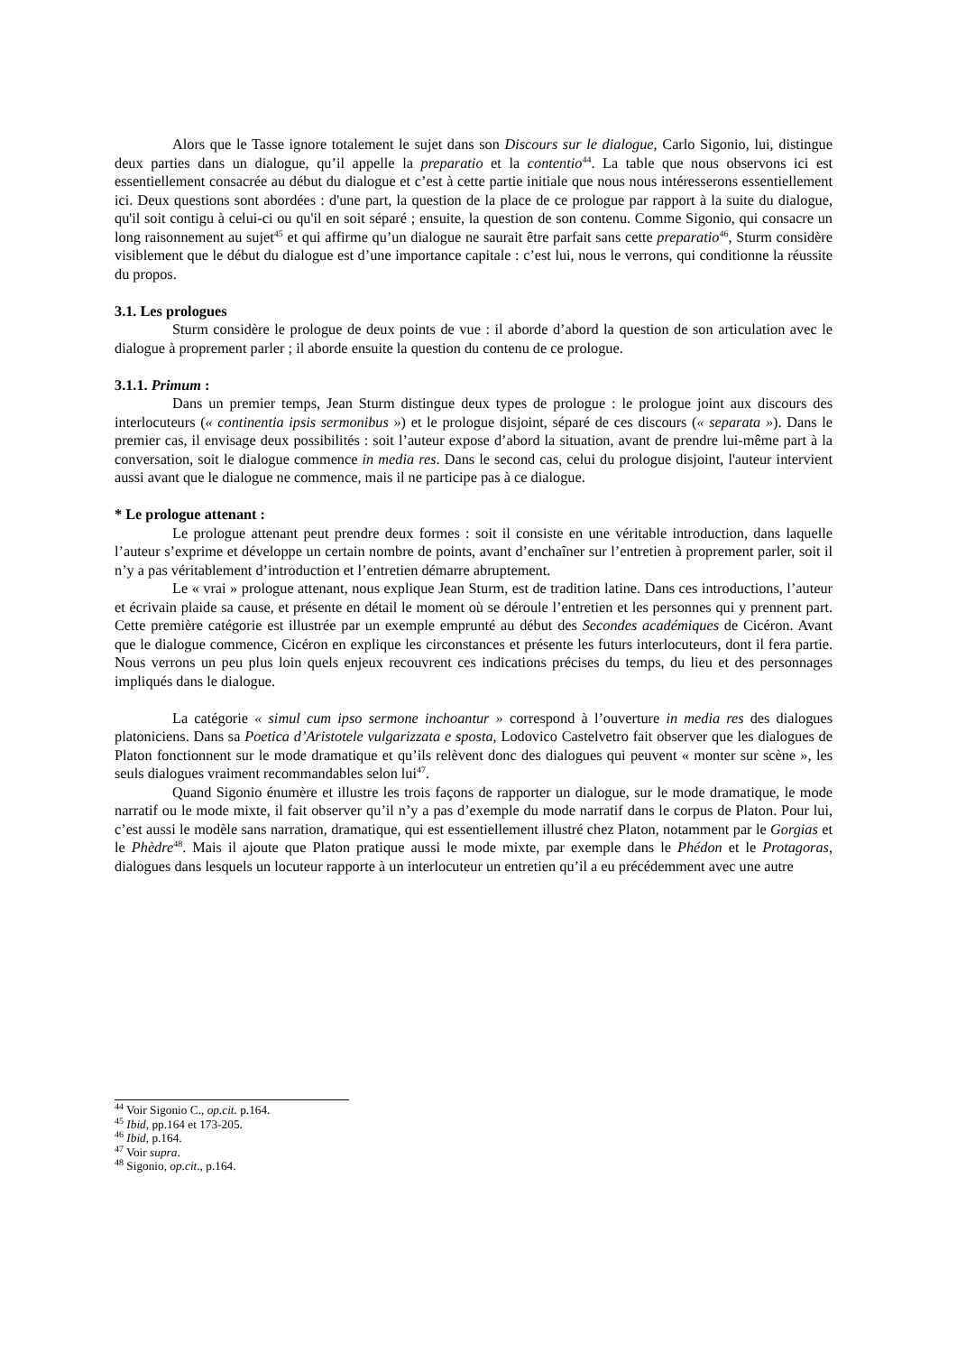Alors que le Tasse ignore totalement le sujet dans son Discours sur le dialogue, Carlo Sigonio, lui, distingue deux parties dans un dialogue, qu’il appelle la preparatio et la contentio<sup>44</sup>. La table que nous observons ici est essentiellement consacrée au début du dialogue et c’est à cette partie initiale que nous nous intéresserons essentiellement ici. Deux questions sont abordées : d'une part, la question de la place de ce prologue par rapport à la suite du dialogue, qu'il soit contigu à celui-ci ou qu'il en soit séparé ; ensuite, la question de son contenu. Comme Sigonio, qui consacre un long raisonnement au sujet<sup>45</sup> et qui affirme qu’un dialogue ne saurait être parfait sans cette preparatio<sup>46</sup>, Sturm considère visiblement que le début du dialogue est d’une importance capitale : c’est lui, nous le verrons, qui conditionne la réussite du propos.
3.1. Les prologues
Sturm considère le prologue de deux points de vue : il aborde d’abord la question de son articulation avec le dialogue à proprement parler ; il aborde ensuite la question du contenu de ce prologue.
3.1.1. Primum :
Dans un premier temps, Jean Sturm distingue deux types de prologue : le prologue joint aux discours des interlocuteurs (« continentia ipsis sermonibus ») et le prologue disjoint, séparé de ces discours (« separata »). Dans le premier cas, il envisage deux possibilités : soit l’auteur expose d’abord la situation, avant de prendre lui-même part à la conversation, soit le dialogue commence in media res. Dans le second cas, celui du prologue disjoint, l'auteur intervient aussi avant que le dialogue ne commence, mais il ne participe pas à ce dialogue.
* Le prologue attenant :
Le prologue attenant peut prendre deux formes : soit il consiste en une véritable introduction, dans laquelle l’auteur s’exprime et développe un certain nombre de points, avant d’enchaîner sur l’entretien à proprement parler, soit il n’y a pas véritablement d’introduction et l’entretien démarre abruptement.
Le « vrai » prologue attenant, nous explique Jean Sturm, est de tradition latine. Dans ces introductions, l’auteur et écrivain plaide sa cause, et présente en détail le moment où se déroule l’entretien et les personnes qui y prennent part. Cette première catégorie est illustrée par un exemple emprunté au début des Secondes académiques de Cicéron. Avant que le dialogue commence, Cicéron en explique les circonstances et présente les futurs interlocuteurs, dont il fera partie. Nous verrons un peu plus loin quels enjeux recouvrent ces indications précises du temps, du lieu et des personnages impliqués dans le dialogue.
La catégorie « simul cum ipso sermone inchoantur » correspond à l’ouverture in media res des dialogues platoniciens. Dans sa Poetica d’Aristotele vulgarizzata e sposta, Lodovico Castelvetro fait observer que les dialogues de Platon fonctionnent sur le mode dramatique et qu’ils relèvent donc des dialogues qui peuvent « monter sur scène », les seuls dialogues vraiment recommandables selon lui<sup>47</sup>.
Quand Sigonio énumère et illustre les trois façons de rapporter un dialogue, sur le mode dramatique, le mode narratif ou le mode mixte, il fait observer qu’il n’y a pas d’exemple du mode narratif dans le corpus de Platon. Pour lui, c’est aussi le modèle sans narration, dramatique, qui est essentiellement illustré chez Platon, notamment par le Gorgias et le Phèdre<sup>48</sup>. Mais il ajoute que Platon pratique aussi le mode mixte, par exemple dans le Phédon et le Protagoras, dialogues dans lesquels un locuteur rapporte à un interlocuteur un entretien qu’il a eu précédemment avec une autre
<sup>44</sup> Voir Sigonio C., op.cit. p.164.
<sup>45</sup> Ibid, pp.164 et 173-205.
<sup>46</sup> Ibid, p.164.
<sup>47</sup> Voir supra.
<sup>48</sup> Sigonio, op.cit., p.164.